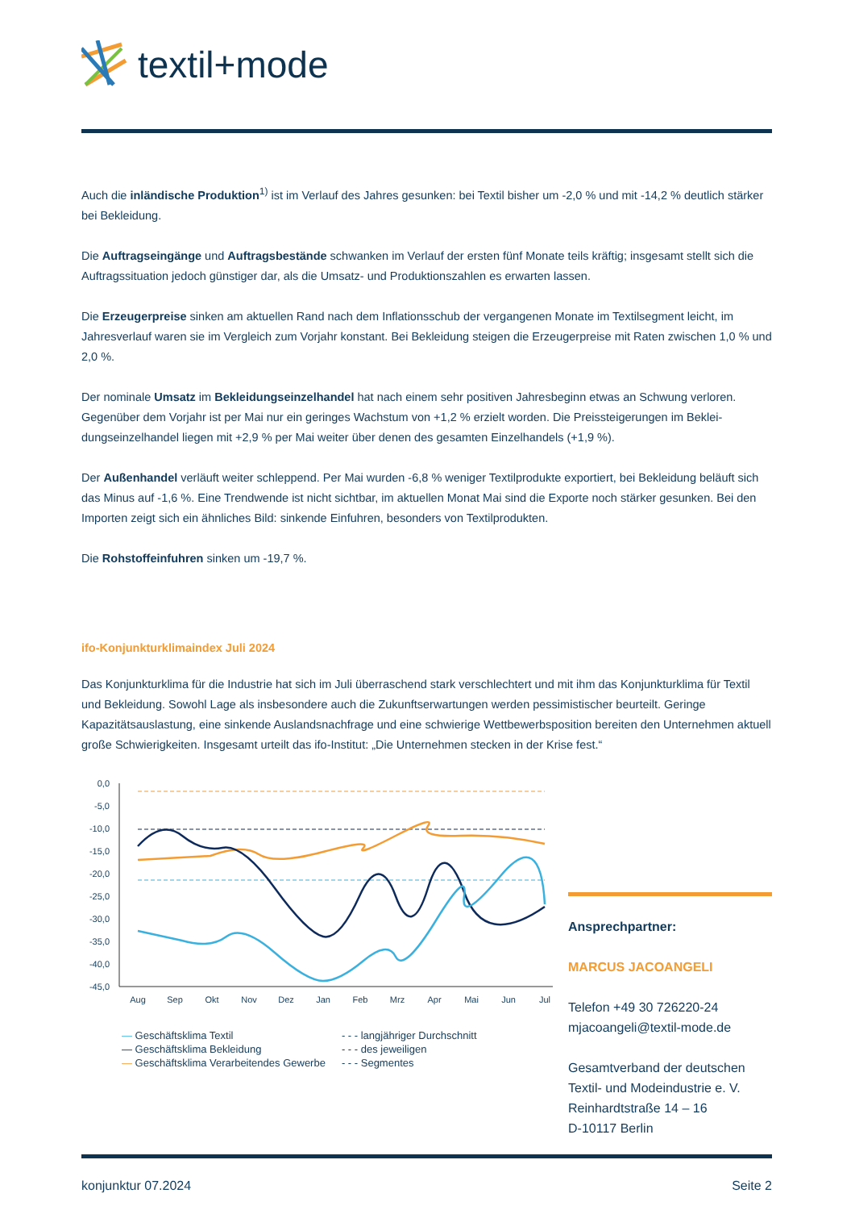textil+mode
Auch die inländische Produktion<sup>1)</sup> ist im Verlauf des Jahres gesunken: bei Textil bisher um -2,0 % und mit -14,2 % deutlich stärker bei Bekleidung.
Die Auftragseingänge und Auftragsbestände schwanken im Verlauf der ersten fünf Monate teils kräftig; insgesamt stellt sich die Auftragssituation jedoch günstiger dar, als die Umsatz- und Produktionszahlen es erwarten lassen.
Die Erzeugerpreise sinken am aktuellen Rand nach dem Inflationsschub der vergangenen Monate im Textilsegment leicht, im Jahresverlauf waren sie im Vergleich zum Vorjahr konstant. Bei Bekleidung steigen die Erzeugerpreise mit Raten zwischen 1,0 % und 2,0 %.
Der nominale Umsatz im Bekleidungseinzelhandel hat nach einem sehr positiven Jahresbeginn etwas an Schwung verloren. Gegenüber dem Vorjahr ist per Mai nur ein geringes Wachstum von +1,2 % erzielt worden. Die Preissteigerungen im Beklei-dungseinzelhandel liegen mit +2,9 % per Mai weiter über denen des gesamten Einzelhandels (+1,9 %).
Der Außenhandel verläuft weiter schleppend. Per Mai wurden -6,8 % weniger Textilprodukte exportiert, bei Bekleidung beläuft sich das Minus auf -1,6 %. Eine Trendwende ist nicht sichtbar, im aktuellen Monat Mai sind die Exporte noch stärker gesunken. Bei den Importen zeigt sich ein ähnliches Bild: sinkende Einfuhren, besonders von Textilprodukten.
Die Rohstoffeinfuhren sinken um -19,7 %.
ifo-Konjunkturklimaindex Juli 2024
Das Konjunkturklima für die Industrie hat sich im Juli überraschend stark verschlechtert und mit ihm das Konjunkturklima für Textil und Bekleidung. Sowohl Lage als insbesondere auch die Zukunftserwartungen werden pessimistischer beurteilt. Geringe Kapazitätsauslastung, eine sinkende Auslandsnachfrage und eine schwierige Wettbewerbsposition bereiten den Unternehmen aktuell große Schwierigkeiten. Insgesamt urteilt das ifo-Institut: „Die Unternehmen stecken in der Krise fest.“
0,0
-5,0
-10,0
-15,0
-20,0
-25,0
-30,0
-35,0
-40,0
-45,0
Aug
Sep
Okt
Nov
Dez
Jan
Feb
Mrz
Apr
Mai
Jun
Jul
— Geschäftsklima Textil
— Geschäftsklima Bekleidung
— Geschäftsklima Verarbeitendes Gewerbe
- - - langjähriger Durchschnitt
- - - des jeweiligen
- - - Segmentes
Ansprechpartner:
MARCUS JACOANGELI
Telefon +49 30 726220-24
mjacoangeli@textil-mode.de
Gesamtverband der deutschen Textil- und Modeindustrie e. V.
Reinhardtstraße 14 – 16
D-10117 Berlin
konjunktur 07.2024 Seite 2